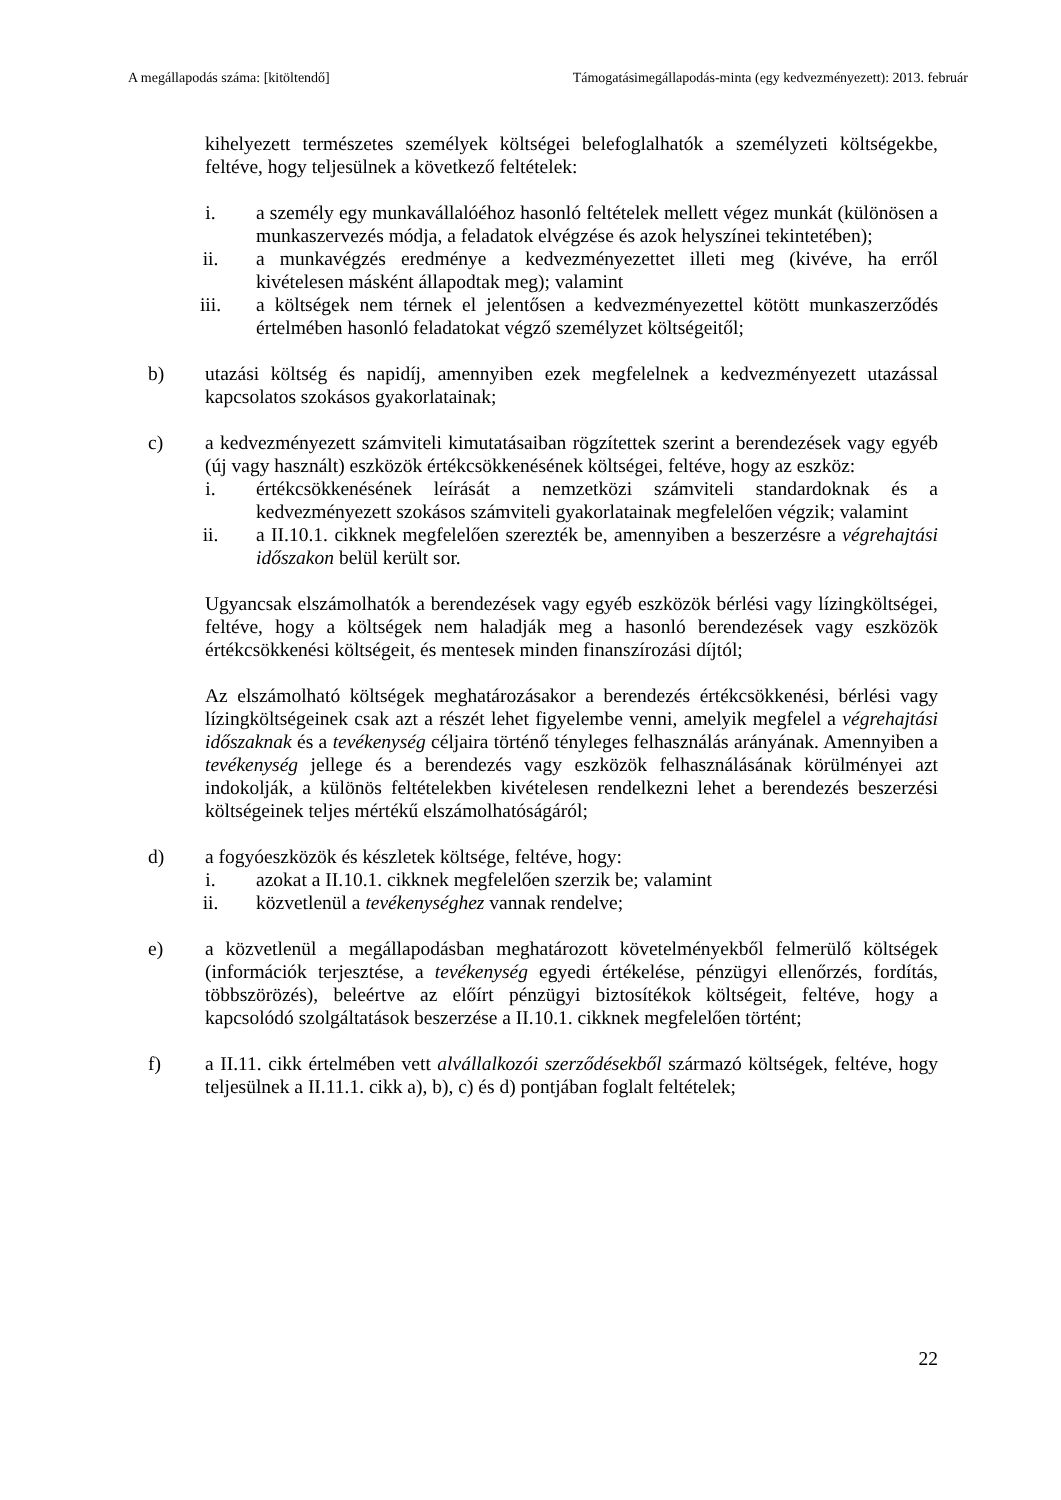A megállapodás száma: [kitöltendő] Támogatásimegállapodás-minta (egy kedvezményezett): 2013. február
kihelyezett természetes személyek költségei belefoglalhatók a személyzeti költségekbe, feltéve, hogy teljesülnek a következő feltételek:
i. a személy egy munkavállalóéhoz hasonló feltételek mellett végez munkát (különösen a munkaszervezés módja, a feladatok elvégzése és azok helyszínei tekintetében);
ii. a munkavégzés eredménye a kedvezményezettet illeti meg (kivéve, ha erről kivételesen másként állapodtak meg); valamint
iii. a költségek nem térnek el jelentősen a kedvezményezettel kötött munkaszerződés értelmében hasonló feladatokat végző személyzet költségeitől;
b) utazási költség és napidíj, amennyiben ezek megfelelnek a kedvezményezett utazással kapcsolatos szokásos gyakorlatainak;
c) a kedvezményezett számviteli kimutatásaiban rögzítettek szerint a berendezések vagy egyéb (új vagy használt) eszközök értékcsökkenésének költségei, feltéve, hogy az eszköz:
i. értékcsökkenésének leírását a nemzetközi számviteli standardoknak és a kedvezményezett szokásos számviteli gyakorlatainak megfelelően végzik; valamint
ii. a II.10.1. cikknek megfelelően szerezték be, amennyiben a beszerzésre a végrehajtási időszakon belül került sor.
Ugyancsak elszámolhatók a berendezések vagy egyéb eszközök bérlési vagy lízingköltségei, feltéve, hogy a költségek nem haladják meg a hasonló berendezések vagy eszközök értékcsökkenési költségeit, és mentesek minden finanszírozási díjtól;
Az elszámolható költségek meghatározásakor a berendezés értékcsökkenési, bérlési vagy lízingköltségeinek csak azt a részét lehet figyelembe venni, amelyik megfelel a végrehajtási időszaknak és a tevékenység céljaira történő tényleges felhasználás arányának. Amennyiben a tevékenység jellege és a berendezés vagy eszközök felhasználásának körülményei azt indokolják, a különös feltételekben kivételesen rendelkezni lehet a berendezés beszerzési költségeinek teljes mértékű elszámolhatóságáról;
d) a fogyóeszközök és készletek költsége, feltéve, hogy:
i. azokat a II.10.1. cikknek megfelelően szerzik be; valamint
ii. közvetlenül a tevékenységhez vannak rendelve;
e) a közvetlenül a megállapodásban meghatározott követelményekből felmerülő költségek (információk terjesztése, a tevékenység egyedi értékelése, pénzügyi ellenőrzés, fordítás, többszörözés), beleértve az előírt pénzügyi biztosítékok költségeit, feltéve, hogy a kapcsolódó szolgáltatások beszerzése a II.10.1. cikknek megfelelően történt;
f) a II.11. cikk értelmében vett alvállalkozói szerződésekből származó költségek, feltéve, hogy teljesülnek a II.11.1. cikk a), b), c) és d) pontjában foglalt feltételek;
22